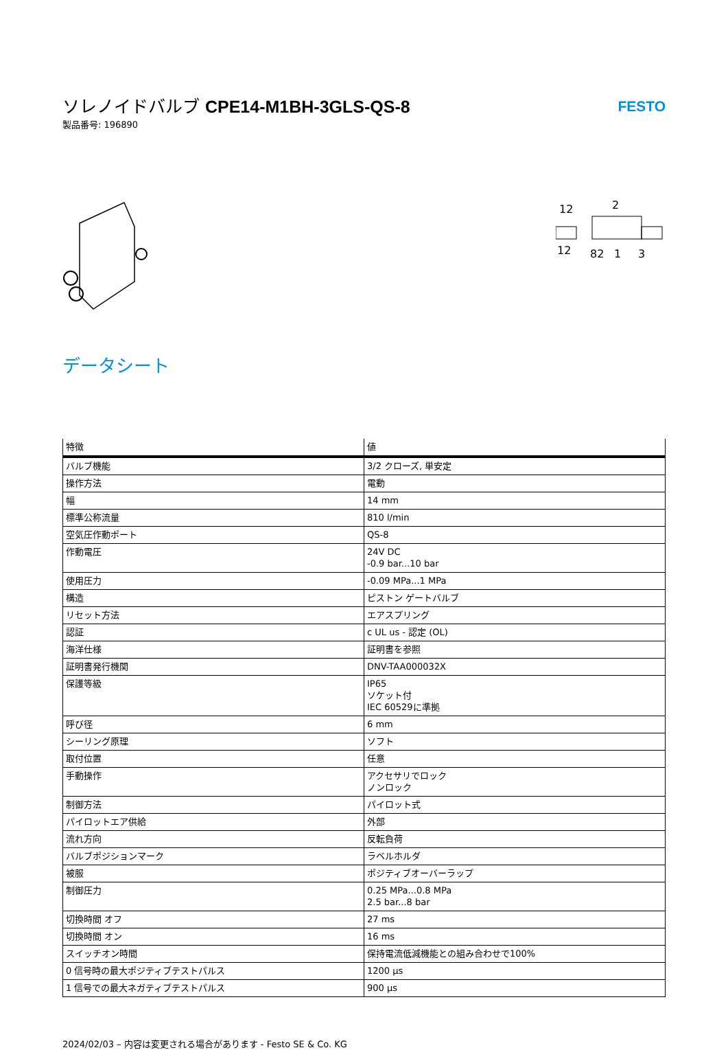ソレノイドバルブ CPE14-M1BH-3GLS-QS-8
製品番号: 196890
FESTO
12
2
12
82
1
3
データシート
| 特徴 | 値 |
| --- | --- |
| バルブ機能 | 3/2 クローズ, 単安定 |
| 操作方法 | 電動 |
| 幅 | 14 mm |
| 標準公称流量 | 810 l/min |
| 空気圧作動ポート | QS-8 |
| 作動電圧 | 24V DC -0.9 bar...10 bar |
| 使用圧力 | -0.09 MPa...1 MPa |
| 構造 | ピストン ゲートバルブ |
| リセット方法 | エアスプリング |
| 認証 | c UL us - 認定 (OL) |
| 海洋仕様 | 証明書を参照 |
| 証明書発行機関 | DNV-TAA000032X |
| 保護等級 | IP65 ソケット付 IEC 60529に準拠 |
| 呼び径 | 6 mm |
| シーリング原理 | ソフト |
| 取付位置 | 任意 |
| 手動操作 | アクセサリでロック ノンロック |
| 制御方法 | パイロット式 |
| パイロットエア供給 | 外部 |
| 流れ方向 | 反転負荷 |
| バルブポジションマーク | ラベルホルダ |
| 被服 | ポジティブオーバーラップ |
| 制御圧力 | 0.25 MPa...0.8 MPa 2.5 bar...8 bar |
| 切換時間 オフ | 27 ms |
| 切換時間 オン | 16 ms |
| スイッチオン時間 | 保持電流低減機能との組み合わせで100% |
| 0 信号時の最大ポジティブテストパルス | 1200 µs |
| 1 信号での最大ネガティブテストパルス | 900 µs |
2024/02/03 – 内容は変更される場合があります - Festo SE & Co. KG